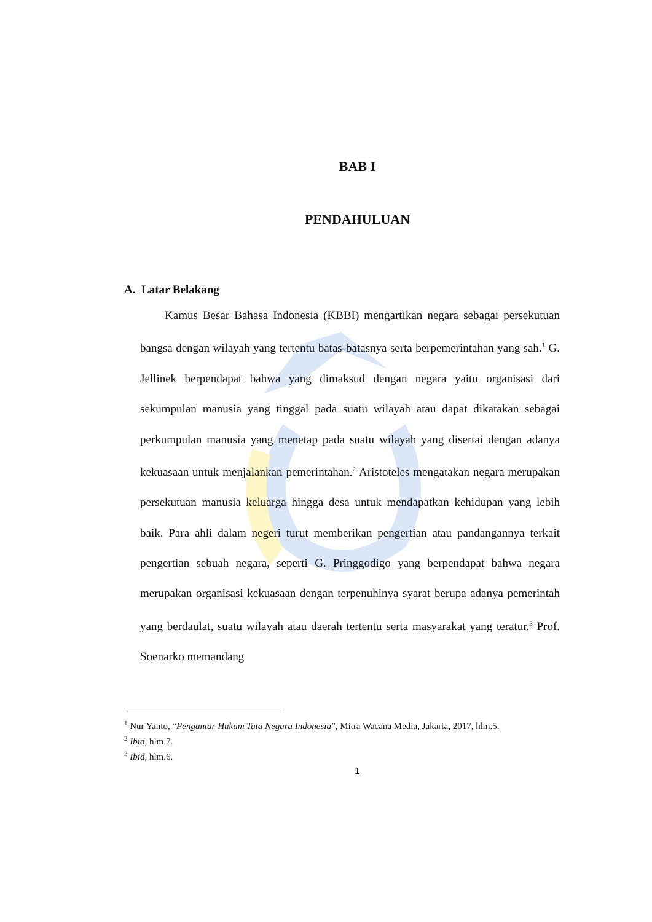BAB I
PENDAHULUAN
A. Latar Belakang
Kamus Besar Bahasa Indonesia (KBBI) mengartikan negara sebagai persekutuan bangsa dengan wilayah yang tertentu batas-batasnya serta berpemerintahan yang sah.<sup>1</sup> G. Jellinek berpendapat bahwa yang dimaksud dengan negara yaitu organisasi dari sekumpulan manusia yang tinggal pada suatu wilayah atau dapat dikatakan sebagai perkumpulan manusia yang menetap pada suatu wilayah yang disertai dengan adanya kekuasaan untuk menjalankan pemerintahan.<sup>2</sup> Aristoteles mengatakan negara merupakan persekutuan manusia keluarga hingga desa untuk mendapatkan kehidupan yang lebih baik. Para ahli dalam negeri turut memberikan pengertian atau pandangannya terkait pengertian sebuah negara, seperti G. Pringgodigo yang berpendapat bahwa negara merupakan organisasi kekuasaan dengan terpenuhinya syarat berupa adanya pemerintah yang berdaulat, suatu wilayah atau daerah tertentu serta masyarakat yang teratur.<sup>3</sup> Prof. Soenarko memandang
<sup>1</sup> Nur Yanto, “Pengantar Hukum Tata Negara Indonesia”, Mitra Wacana Media, Jakarta, 2017, hlm.5.
<sup>2</sup> Ibid, hlm.7.
<sup>3</sup> Ibid, hlm.6.
1